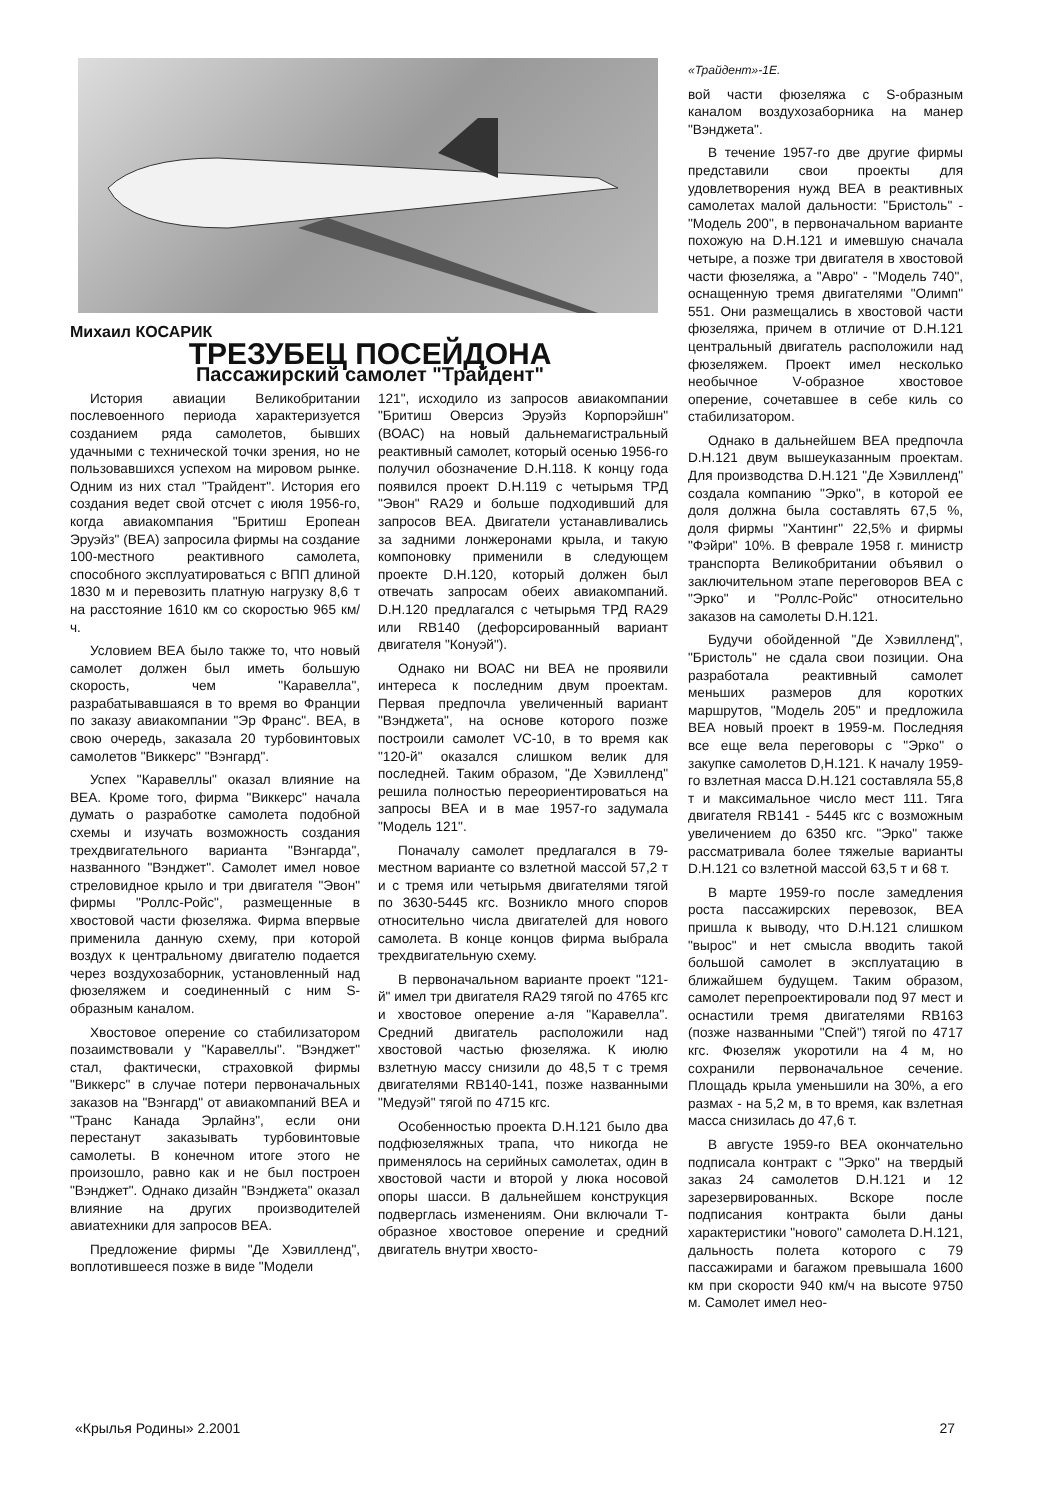Михаил КОСАРИК
ТРЕЗУБЕЦ ПОСЕЙДОНА
Пассажирский самолет "Трайдент"
История авиации Великобритании послевоенного периода характеризуется созданием ряда самолетов, бывших удачными с технической точки зрения, но не пользовавшихся успехом на мировом рынке. Одним из них стал "Трайдент". История его создания ведет свой отсчет с июля 1956-го, когда авиакомпания "Бритиш Еропеан Эруэйз" (ВЕА) запросила фирмы на создание 100-местного реактивного самолета, способного эксплуатироваться с ВПП длиной 1830 м и перевозить платную нагрузку 8,6 т на расстояние 1610 км со скоростью 965 км/ч.
Условием ВЕА было также то, что новый самолет должен был иметь большую скорость, чем "Каравелла", разрабатывавшаяся в то время во Франции по заказу авиакомпании "Эр Франс". ВЕА, в свою очередь, заказала 20 турбовинтовых самолетов "Виккерс" "Вэнгард".
Успех "Каравеллы" оказал влияние на ВЕА. Кроме того, фирма "Виккерс" начала думать о разработке самолета подобной схемы и изучать возможность создания трехдвигательного варианта "Вэнгарда", названного "Вэнджет". Самолет имел новое стреловидное крыло и три двигателя "Эвон" фирмы "Роллс-Ройс", размещенные в хвостовой части фюзеляжа. Фирма впервые применила данную схему, при которой воздух к центральному двигателю подается через воздухозаборник, установленный над фюзеляжем и соединенный с ним S- образным каналом.
Хвостовое оперение со стабилизатором позаимствовали у "Каравеллы". "Вэнджет" стал, фактически, страховкой фирмы "Виккерс" в случае потери первоначальных заказов на "Вэнгард" от авиакомпаний ВЕА и "Транс Канада Эрлайнз", если они перестанут заказывать турбовинтовые самолеты. В конечном итоге этого не произошло, равно как и не был построен "Вэнджет". Однако дизайн "Вэнджета" оказал влияние на других производителей авиатехники для запросов ВЕА.
Предложение фирмы "Де Хэвилленд", воплотившееся позже в виде "Модели
121", исходило из запросов авиакомпании "Бритиш Оверсиз Эруэйз Корпорэйшн" (ВОАС) на новый дальнемагистральный реактивный самолет, который осенью 1956-го получил обозначение D.H.118. К концу года появился проект D.H.119 с четырьмя ТРД "Эвон" RA29 и больше подходивший для запросов ВЕА. Двигатели устанавливались за задними лонжеронами крыла, и такую компоновку применили в следующем проекте D.H.120, который должен был отвечать запросам обеих авиакомпаний. D.H.120 предлагался с четырьмя ТРД RA29 или RB140 (дефорсированный вариант двигателя "Конуэй").
Однако ни ВОАС ни ВЕА не проявили интереса к последним двум проектам. Первая предпочла увеличенный вариант "Вэнджета", на основе которого позже построили самолет VC-10, в то время как "120-й" оказался слишком велик для последней. Таким образом, "Де Хэвилленд" решила полностью переориентироваться на запросы ВЕА и в мае 1957-го задумала "Модель 121".
Поначалу самолет предлагался в 79-местном варианте со взлетной массой 57,2 т и с тремя или четырьмя двигателями тягой по 3630-5445 кгс. Возникло много споров относительно числа двигателей для нового самолета. В конце концов фирма выбрала трехдвигательную схему.
В первоначальном варианте проект "121-й" имел три двигателя RA29 тягой по 4765 кгс и хвостовое оперение а-ля "Каравелла". Средний двигатель расположили над хвостовой частью фюзеляжа. К июлю взлетную массу снизили до 48,5 т с тремя двигателями RB140-141, позже названными "Медуэй" тягой по 4715 кгс.
Особенностью проекта D.H.121 было два подфюзеляжных трапа, что никогда не применялось на серийных самолетах, один в хвостовой части и второй у люка носовой опоры шасси. В дальнейшем конструкция подверглась изменениям. Они включали Т-образное хвостовое оперение и средний двигатель внутри хвосто-
«Трайдент»-1Е.
вой части фюзеляжа с S-образным каналом воздухозаборника на манер "Вэнджета".
В течение 1957-го две другие фирмы представили свои проекты для удовлетворения нужд ВЕА в реактивных самолетах малой дальности: "Бристоль" - "Модель 200", в первоначальном варианте похожую на D.H.121 и имевшую сначала четыре, а позже три двигателя в хвостовой части фюзеляжа, а "Авро" - "Модель 740", оснащенную тремя двигателями "Олимп" 551. Они размещались в хвостовой части фюзеляжа, причем в отличие от D.H.121 центральный двигатель расположили над фюзеляжем. Проект имел несколько необычное V-образное хвостовое оперение, сочетавшее в себе киль со стабилизатором.
Однако в дальнейшем ВЕА предпочла D.H.121 двум вышеуказанным проектам. Для производства D.H.121 "Де Хэвилленд" создала компанию "Эрко", в которой ее доля должна была составлять 67,5 %, доля фирмы "Хантинг" 22,5% и фирмы "Фэйри" 10%. В феврале 1958 г. министр транспорта Великобритании объявил о заключительном этапе переговоров ВЕА с "Эрко" и "Роллс-Ройс" относительно заказов на самолеты D.H.121.
Будучи обойденной "Де Хэвилленд", "Бристоль" не сдала свои позиции. Она разработала реактивный самолет меньших размеров для коротких маршрутов, "Модель 205" и предложила ВЕА новый проект в 1959-м. Последняя все еще вела переговоры с "Эрко" о закупке самолетов D,H.121. К началу 1959-го взлетная масса D.H.121 составляла 55,8 т и максимальное число мест 111. Тяга двигателя RB141 - 5445 кгс с возможным увеличением до 6350 кгс. "Эрко" также рассматривала более тяжелые варианты D.H.121 со взлетной массой 63,5 т и 68 т.
В марте 1959-го после замедления роста пассажирских перевозок, ВЕА пришла к выводу, что D.H.121 слишком "вырос" и нет смысла вводить такой большой самолет в эксплуатацию в ближайшем будущем. Таким образом, самолет перепроектировали под 97 мест и оснастили тремя двигателями RB163 (позже названными "Спей") тягой по 4717 кгс. Фюзеляж укоротили на 4 м, но сохранили первоначальное сечение. Площадь крыла уменьшили на 30%, а его размах - на 5,2 м, в то время, как взлетная масса снизилась до 47,6 т.
В августе 1959-го ВЕА окончательно подписала контракт с "Эрко" на твердый заказ 24 самолетов D.H.121 и 12 зарезервированных. Вскоре после подписания контракта были даны характеристики "нового" самолета D.H.121, дальность полета которого с 79 пассажирами и багажом превышала 1600 км при скорости 940 км/ч на высоте 9750 м. Самолет имел нео-
«Крылья Родины» 2.2001 27